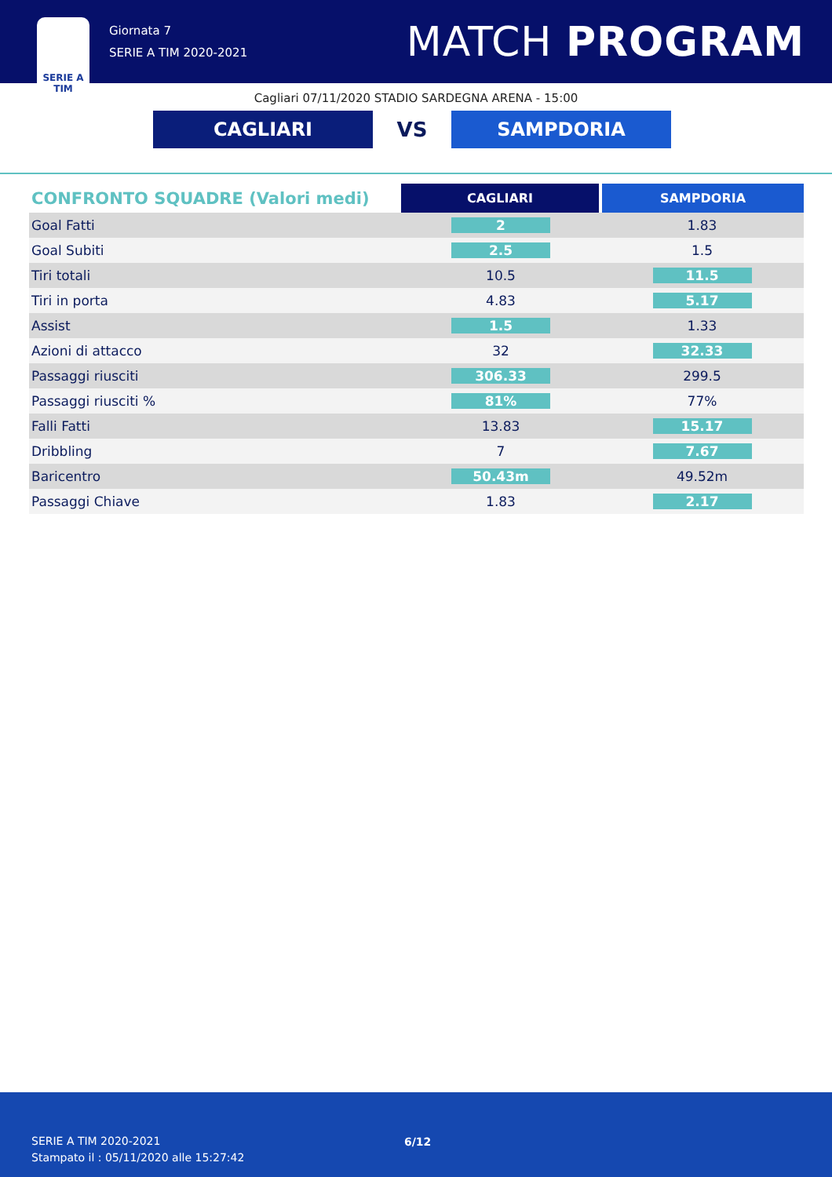SERIE A
TIM
Giornata 7
SERIE A TIM 2020-2021
MATCH PROGRAM
Cagliari 07/11/2020 STADIO SARDEGNA ARENA - 15:00
CAGLIARI
VS
SAMPDORIA
| CONFRONTO SQUADRE (Valori medi) | CAGLIARI | SAMPDORIA |
| --- | --- | --- |
| Goal Fatti | 2 | 1.83 |
| Goal Subiti | 2.5 | 1.5 |
| Tiri totali | 10.5 | 11.5 |
| Tiri in porta | 4.83 | 5.17 |
| Assist | 1.5 | 1.33 |
| Azioni di attacco | 32 | 32.33 |
| Passaggi riusciti | 306.33 | 299.5 |
| Passaggi riusciti % | 81% | 77% |
| Falli Fatti | 13.83 | 15.17 |
| Dribbling | 7 | 7.67 |
| Baricentro | 50.43m | 49.52m |
| Passaggi Chiave | 1.83 | 2.17 |
SERIE A TIM 2020-2021
Stampato il : 05/11/2020 alle 15:27:42
6/12